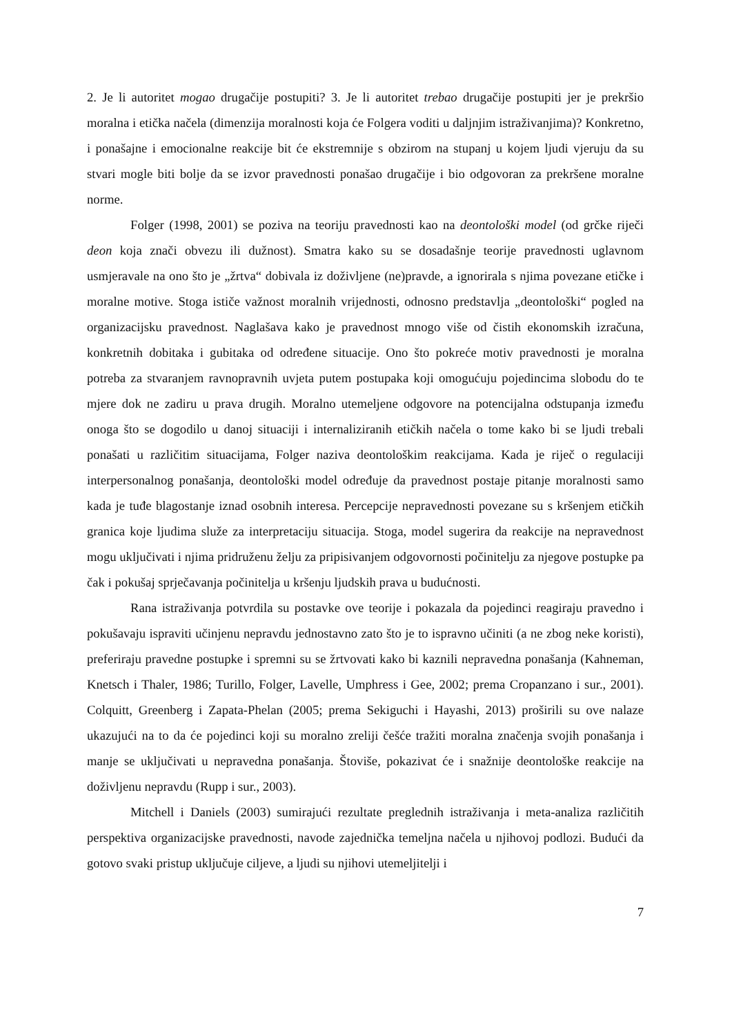2. Je li autoritet mogao drugačije postupiti? 3. Je li autoritet trebao drugačije postupiti jer je prekršio moralna i etička načela (dimenzija moralnosti koja će Folgera voditi u daljnjim istraživanjima)? Konkretno, i ponašajne i emocionalne reakcije bit će ekstremnije s obzirom na stupanj u kojem ljudi vjeruju da su stvari mogle biti bolje da se izvor pravednosti ponašao drugačije i bio odgovoran za prekršene moralne norme.
Folger (1998, 2001) se poziva na teoriju pravednosti kao na deontološki model (od grčke riječi deon koja znači obvezu ili dužnost). Smatra kako su se dosadašnje teorije pravednosti uglavnom usmjeravale na ono što je „žrtva“ dobivala iz doživljene (ne)pravde, a ignorirala s njima povezane etičke i moralne motive. Stoga ističe važnost moralnih vrijednosti, odnosno predstavlja „deontološki“ pogled na organizacijsku pravednost. Naglašava kako je pravednost mnogo više od čistih ekonomskih izračuna, konkretnih dobitaka i gubitaka od određene situacije. Ono što pokreće motiv pravednosti je moralna potreba za stvaranjem ravnopravnih uvjeta putem postupaka koji omogućuju pojedincima slobodu do te mjere dok ne zadiru u prava drugih. Moralno utemeljene odgovore na potencijalna odstupanja između onoga što se dogodilo u danoj situaciji i internaliziranih etičkih načela o tome kako bi se ljudi trebali ponašati u različitim situacijama, Folger naziva deontološkim reakcijama. Kada je riječ o regulaciji interpersonalnog ponašanja, deontološki model određuje da pravednost postaje pitanje moralnosti samo kada je tuđe blagostanje iznad osobnih interesa. Percepcije nepravednosti povezane su s kršenjem etičkih granica koje ljudima služe za interpretaciju situacija. Stoga, model sugerira da reakcije na nepravednost mogu uključivati i njima pridruženu želju za pripisivanjem odgovornosti počinitelju za njegove postupke pa čak i pokušaj sprječavanja počinitelja u kršenju ljudskih prava u budućnosti.
Rana istraživanja potvrdila su postavke ove teorije i pokazala da pojedinci reagiraju pravedno i pokušavaju ispraviti učinjenu nepravdu jednostavno zato što je to ispravno učiniti (a ne zbog neke koristi), preferiraju pravedne postupke i spremni su se žrtvovati kako bi kaznili nepravedna ponašanja (Kahneman, Knetsch i Thaler, 1986; Turillo, Folger, Lavelle, Umphress i Gee, 2002; prema Cropanzano i sur., 2001). Colquitt, Greenberg i Zapata-Phelan (2005; prema Sekiguchi i Hayashi, 2013) proširili su ove nalaze ukazujući na to da će pojedinci koji su moralno zreliji češće tražiti moralna značenja svojih ponašanja i manje se uključivati u nepravedna ponašanja. Štoviše, pokazivat će i snažnije deontološke reakcije na doživljenu nepravdu (Rupp i sur., 2003).
Mitchell i Daniels (2003) sumirajući rezultate preglednih istraživanja i meta-analiza različitih perspektiva organizacijske pravednosti, navode zajednička temeljna načela u njihovoj podlozi. Budući da gotovo svaki pristup uključuje ciljeve, a ljudi su njihovi utemeljitelji i
7